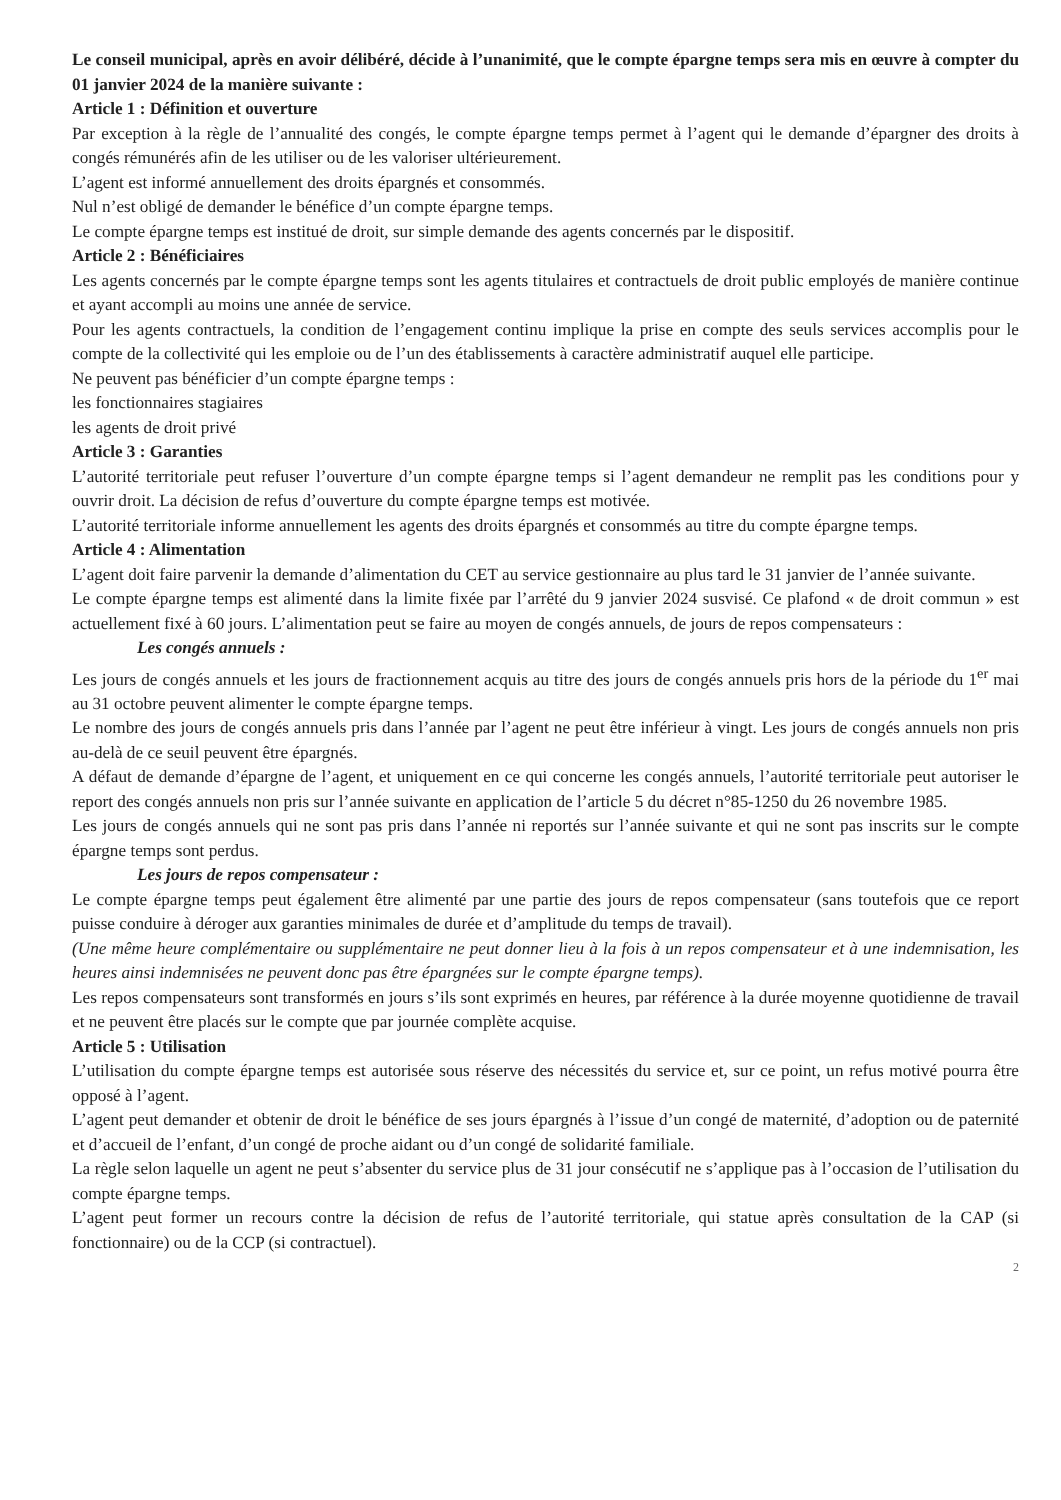Le conseil municipal, après en avoir délibéré, décide à l’unanimité, que le compte épargne temps sera mis en œuvre à compter du 01 janvier 2024 de la manière suivante :
Article 1 : Définition et ouverture
Par exception à la règle de l’annualité des congés, le compte épargne temps permet à l’agent qui le demande d’épargner des droits à congés rémunérés afin de les utiliser ou de les valoriser ultérieurement.
L’agent est informé annuellement des droits épargnés et consommés.
Nul n’est obligé de demander le bénéfice d’un compte épargne temps.
Le compte épargne temps est institué de droit, sur simple demande des agents concernés par le dispositif.
Article 2 : Bénéficiaires
Les agents concernés par le compte épargne temps sont les agents titulaires et contractuels de droit public employés de manière continue et ayant accompli au moins une année de service.
Pour les agents contractuels, la condition de l’engagement continu implique la prise en compte des seuls services accomplis pour le compte de la collectivité qui les emploie ou de l’un des établissements à caractère administratif auquel elle participe.
Ne peuvent pas bénéficier d’un compte épargne temps :
les fonctionnaires stagiaires
les agents de droit privé
Article 3 : Garanties
L’autorité territoriale peut refuser l’ouverture d’un compte épargne temps si l’agent demandeur ne remplit pas les conditions pour y ouvrir droit. La décision de refus d’ouverture du compte épargne temps est motivée.
L’autorité territoriale informe annuellement les agents des droits épargnés et consommés au titre du compte épargne temps.
Article 4 : Alimentation
L’agent doit faire parvenir la demande d’alimentation du CET au service gestionnaire au plus tard le 31 janvier de l’année suivante.
Le compte épargne temps est alimenté dans la limite fixée par l’arrêté du 9 janvier 2024 susvisé. Ce plafond « de droit commun » est actuellement fixé à 60 jours. L’alimentation peut se faire au moyen de congés annuels, de jours de repos compensateurs :
Les congés annuels :
Les jours de congés annuels et les jours de fractionnement acquis au titre des jours de congés annuels pris hors de la période du 1<sup>er</sup> mai au 31 octobre peuvent alimenter le compte épargne temps.
Le nombre des jours de congés annuels pris dans l’année par l’agent ne peut être inférieur à vingt. Les jours de congés annuels non pris au-delà de ce seuil peuvent être épargnés.
A défaut de demande d’épargne de l’agent, et uniquement en ce qui concerne les congés annuels, l’autorité territoriale peut autoriser le report des congés annuels non pris sur l’année suivante en application de l’article 5 du décret n°85-1250 du 26 novembre 1985.
Les jours de congés annuels qui ne sont pas pris dans l’année ni reportés sur l’année suivante et qui ne sont pas inscrits sur le compte épargne temps sont perdus.
Les jours de repos compensateur :
Le compte épargne temps peut également être alimenté par une partie des jours de repos compensateur (sans toutefois que ce report puisse conduire à déroger aux garanties minimales de durée et d’amplitude du temps de travail).
(Une même heure complémentaire ou supplémentaire ne peut donner lieu à la fois à un repos compensateur et à une indemnisation, les heures ainsi indemnisées ne peuvent donc pas être épargnées sur le compte épargne temps).
Les repos compensateurs sont transformés en jours s’ils sont exprimés en heures, par référence à la durée moyenne quotidienne de travail et ne peuvent être placés sur le compte que par journée complète acquise.
Article 5 : Utilisation
L’utilisation du compte épargne temps est autorisée sous réserve des nécessités du service et, sur ce point, un refus motivé pourra être opposé à l’agent.
L’agent peut demander et obtenir de droit le bénéfice de ses jours épargnés à l’issue d’un congé de maternité, d’adoption ou de paternité et d’accueil de l’enfant, d’un congé de proche aidant ou d’un congé de solidarité familiale.
La règle selon laquelle un agent ne peut s’absenter du service plus de 31 jour consécutif ne s’applique pas à l’occasion de l’utilisation du compte épargne temps.
L’agent peut former un recours contre la décision de refus de l’autorité territoriale, qui statue après consultation de la CAP (si fonctionnaire) ou de la CCP (si contractuel).
2